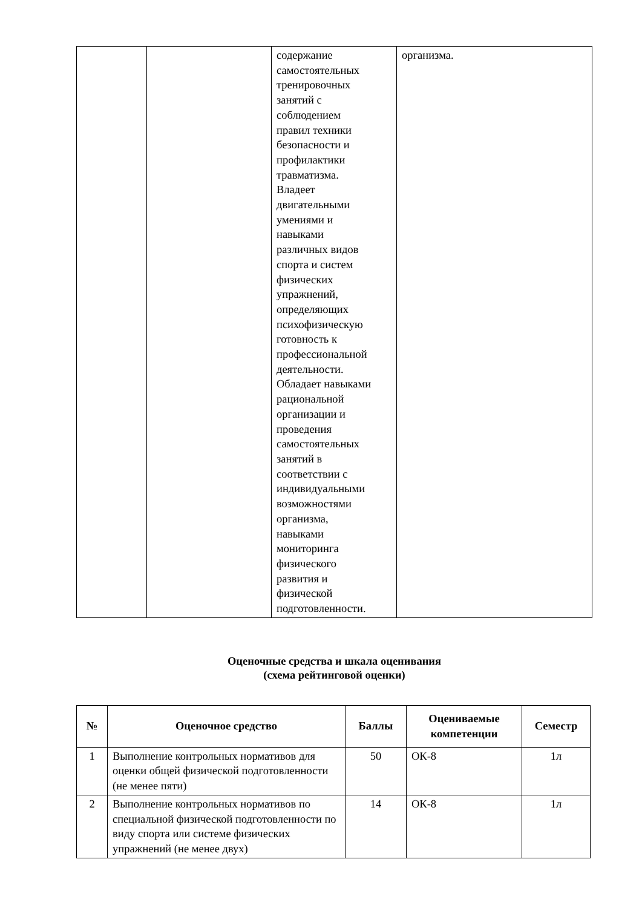| | | содержание самостоятельных тренировочных занятий с соблюдением правил техники безопасности и профилактики травматизма. Владеет двигательными умениями и навыками различных видов спорта и систем физических упражнений, определяющих психофизическую готовность к профессиональной деятельности. Обладает навыками рациональной организации и проведения самостоятельных занятий в соответствии с индивидуальными возможностями организма, навыками мониторинга физического развития и физической подготовленности. | организма. |
Оценочные средства и шкала оценивания
(схема рейтинговой оценки)
| № | Оценочное средство | Баллы | Оцениваемые компетенции | Семестр |
| --- | --- | --- | --- | --- |
| 1 | Выполнение контрольных нормативов для оценки общей физической подготовленности (не менее пяти) | 50 | ОК-8 | 1л |
| 2 | Выполнение контрольных нормативов по специальной физической подготовленности по виду спорта или системе физических упражнений (не менее двух) | 14 | ОК-8 | 1л |